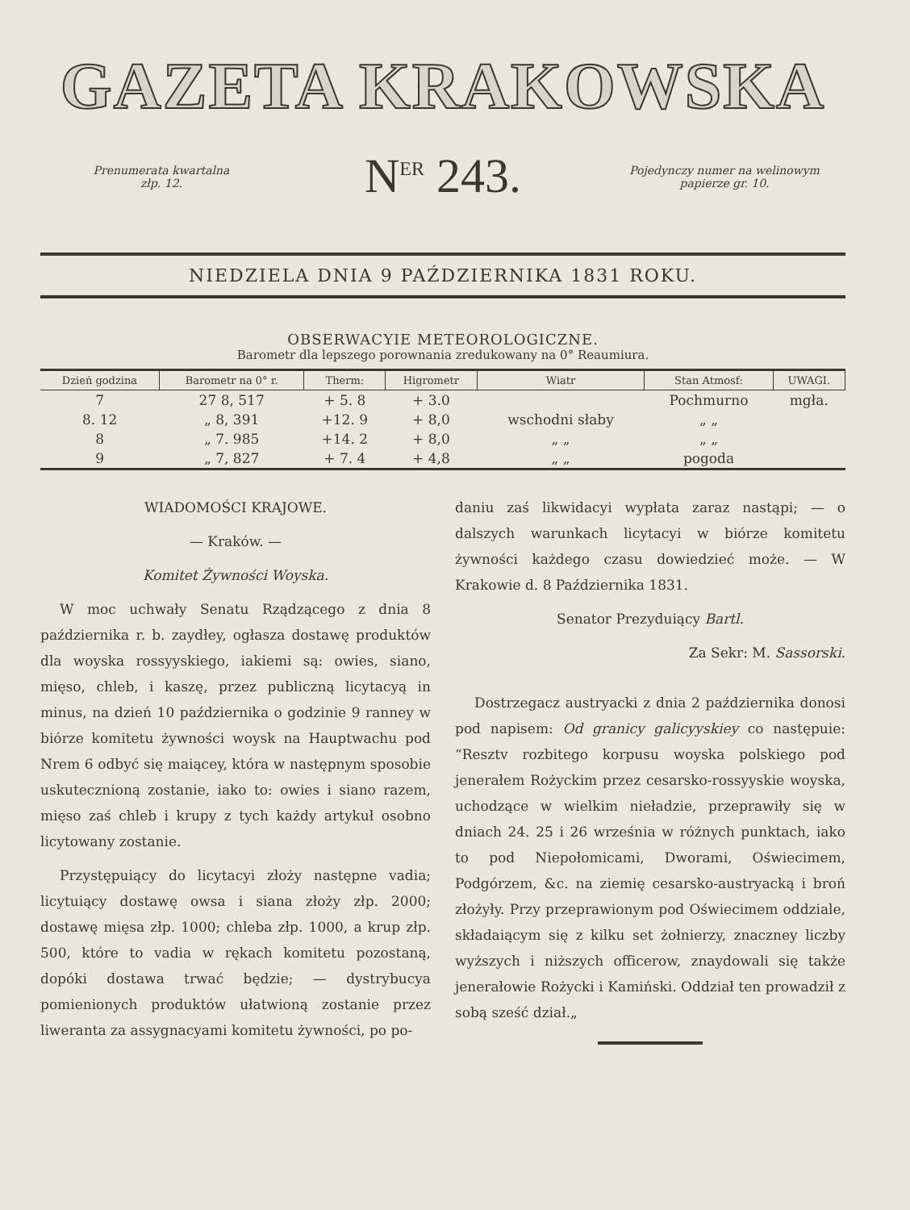GAZETA KRAKOWSKA
Prenumerata kwartalna
złp. 12.
N<sup>ER</sup> 243.
Pojedynczy numer na welinowym papierze gr. 10.
NIEDZIELA DNIA 9 PAŹDZIERNIKA 1831 ROKU.
OBSERWACYIE METEOROLOGICZNE.
Barometr dla lepszego porownania zredukowany na 0° Reaumiura.
| Dzień godzina | Barometr na 0° r. | Therm: | Higrometr | Wiatr | Stan Atmosf: | UWAGI. |
| --- | --- | --- | --- | --- | --- | --- |
| 7 | 27 8, 517 | + 5. 8 | + 3.0 | | Pochmurno | mgła. |
| 8. 12 | „ 8, 391 | +12. 9 | + 8,0 | wschodni słaby | „ „ | |
| 8 | „ 7. 985 | +14. 2 | + 8,0 | „ „ | „ „ | |
| 9 | „ 7, 827 | + 7. 4 | + 4,8 | „ „ | pogoda | |
WIADOMOŚCI KRAJOWE.
— Kraków. —
Komitet Żywności Woyska.
W moc uchwały Senatu Rządzącego z dnia 8 października r. b. zaydłey, ogłasza dostawę produktów dla woyska rossyyskiego, iakiemi są: owies, siano, mięso, chleb, i kaszę, przez publiczną licytacyą in minus, na dzień 10 października o godzinie 9 ranney w biórze komitetu żywności woysk na Hauptwachu pod Nrem 6 odbyć się maiącey, która w następnym sposobie uskutecznioną zostanie, iako to: owies i siano razem, mięso zaś chleb i krupy z tych każdy artykuł osobno licytowany zostanie.
Przystępuiący do licytacyi złoży następne vadia; licytuiący dostawę owsa i siana złoży złp. 2000; dostawę mięsa złp. 1000; chleba złp. 1000, a krup złp. 500, które to vadia w rękach komitetu pozostaną, dopóki dostawa trwać będzie; — dystrybucya pomienionych produktów ułatwioną zostanie przez liweranta za assygnacyami komitetu żywności, po po-
daniu zaś likwidacyi wypłata zaraz nastąpi; — o dalszych warunkach licytacyi w biórze komitetu żywności każdego czasu dowiedzieć może. — W Krakowie d. 8 Października 1831.
Senator Prezyduiący Bartl.
Za Sekr: M. Sassorski.
Dostrzegacz austryacki z dnia 2 październi­ka donosi pod napisem: Od granicy galicyyskiey co następuie: “Resztv rozbitego korpusu woyska polskiego pod jenerałem Rożyckim przez cesarsko-rossyyskie woyska, uchodzące w wielkim nieładzie, przeprawiły się w dniach 24. 25 i 26 września w różnych punktach, iako to pod Niepołomicami, Dwo­rami, Oświecimem, Podgórzem, &c. na ziemię cesarsko-austryacką i broń złożyły. Przy przeprawionym pod Oświecimem oddziale, składaiącym się z kilku set żołnierzy, znaczney liczby wyższych i niższych officerow, znaydowali się także jenerałowie Rożycki i Kamiński. Oddział ten prowadził z sobą sześć dział.„